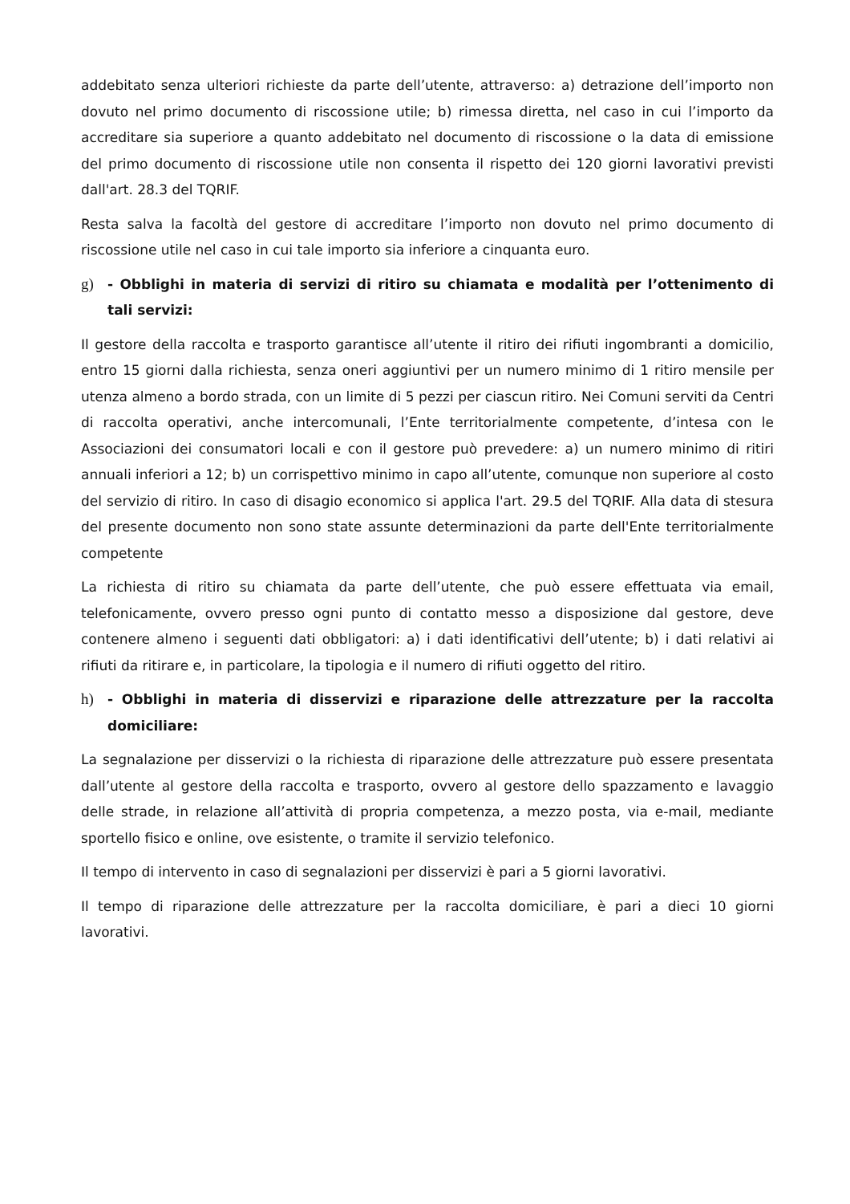addebitato senza ulteriori richieste da parte dell’utente, attraverso: a) detrazione dell’importo non dovuto nel primo documento di riscossione utile; b) rimessa diretta, nel caso in cui l’importo da accreditare sia superiore a quanto addebitato nel documento di riscossione o la data di emissione del primo documento di riscossione utile non consenta il rispetto dei 120 giorni lavorativi previsti dall'art. 28.3 del TQRIF.
Resta salva la facoltà del gestore di accreditare l’importo non dovuto nel primo documento di riscossione utile nel caso in cui tale importo sia inferiore a cinquanta euro.
g) - Obblighi in materia di servizi di ritiro su chiamata e modalità per l’ottenimento di tali servizi:
Il gestore della raccolta e trasporto garantisce all’utente il ritiro dei rifiuti ingombranti a domicilio, entro 15 giorni dalla richiesta, senza oneri aggiuntivi per un numero minimo di 1 ritiro mensile per utenza almeno a bordo strada, con un limite di 5 pezzi per ciascun ritiro. Nei Comuni serviti da Centri di raccolta operativi, anche intercomunali, l’Ente territorialmente competente, d’intesa con le Associazioni dei consumatori locali e con il gestore può prevedere: a) un numero minimo di ritiri annuali inferiori a 12; b) un corrispettivo minimo in capo all’utente, comunque non superiore al costo del servizio di ritiro. In caso di disagio economico si applica l'art. 29.5 del TQRIF. Alla data di stesura del presente documento non sono state assunte determinazioni da parte dell'Ente territorialmente competente
La richiesta di ritiro su chiamata da parte dell’utente, che può essere effettuata via email, telefonicamente, ovvero presso ogni punto di contatto messo a disposizione dal gestore, deve contenere almeno i seguenti dati obbligatori: a) i dati identificativi dell’utente; b) i dati relativi ai rifiuti da ritirare e, in particolare, la tipologia e il numero di rifiuti oggetto del ritiro.
h) - Obblighi in materia di disservizi e riparazione delle attrezzature per la raccolta domiciliare:
La segnalazione per disservizi o la richiesta di riparazione delle attrezzature può essere presentata dall’utente al gestore della raccolta e trasporto, ovvero al gestore dello spazzamento e lavaggio delle strade, in relazione all’attività di propria competenza, a mezzo posta, via e-mail, mediante sportello fisico e online, ove esistente, o tramite il servizio telefonico.
Il tempo di intervento in caso di segnalazioni per disservizi è pari a 5 giorni lavorativi.
Il tempo di riparazione delle attrezzature per la raccolta domiciliare, è pari a dieci 10 giorni lavorativi.